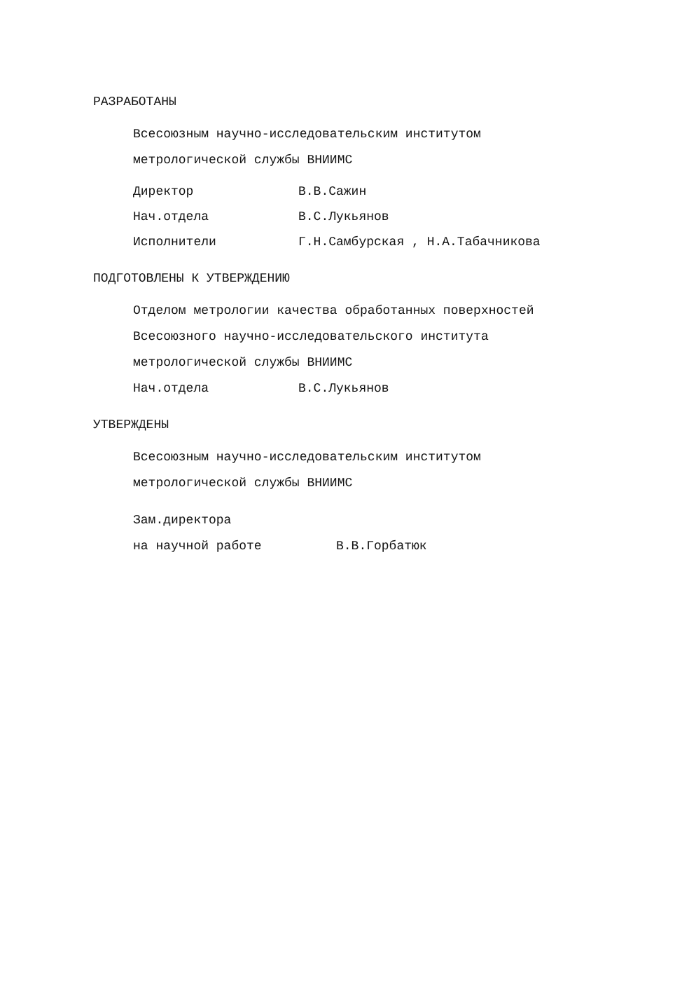РАЗРАБОТАНЫ
Всесоюзным научно-исследовательским институтом
метрологической службы ВНИИМС
Директор В.В.Сажин
Нач.отдела В.С.Лукьянов
Исполнители Г.Н.Самбурская , Н.А.Табачникова
ПОДГОТОВЛЕНЫ К УТВЕРЖДЕНИЮ
Отделом метрологии качества обработанных поверхностей
Всесоюзного научно-исследовательского института
метрологической службы ВНИИМС
Нач.отдела В.С.Лукьянов
УТВЕРЖДЕНЫ
Всесоюзным научно-исследовательским институтом
метрологической службы ВНИИМС
Зам.директора
на научной работе В.В.Горбатюк